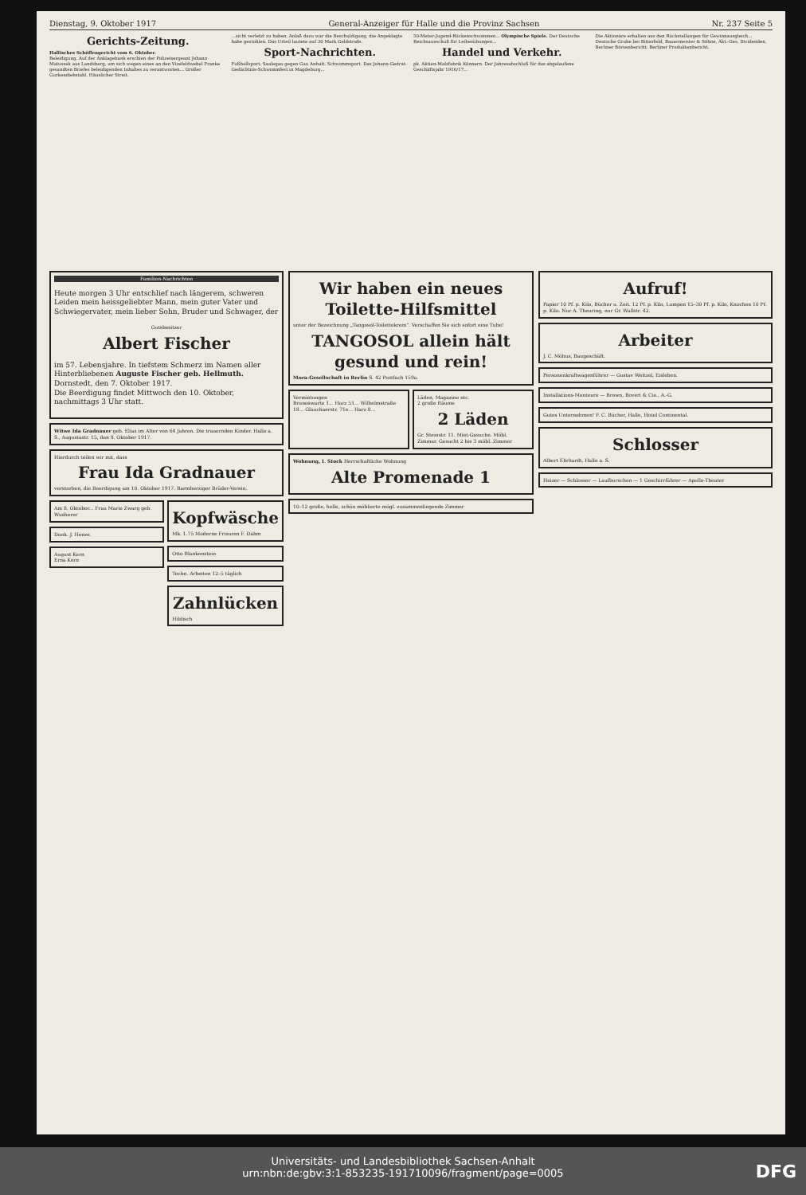Dienstag, 9. Oktober 1917 General-Anzeiger für Halle und die Provinz Sachsen Nr. 237 Seite 5
Gerichts-Zeitung.
Hallisches Schöffengericht vom 6. Oktober.
Beleidigung. Auf der Anklagebank erschien der Polizeisergeant Johann Matussek aus Landsberg, um sich wegen eines an den Vizefeldwebel Franke gesandten Briefes beleidigenden Inhaltes zu verantworten... Großer Gurkendiebstahl. Häuslicher Streit.
...sicht verletzt zu haben. Anlaß dazu war die Beschuldigung, die Angeklagte habe gestohlen. Das Urteil lautete auf 30 Mark Geldstrafe.
Sport-Nachrichten.
Fußballsport. Saalegau gegen Gau Anhalt. Schwimmsport. Das Johann-Gedrat-Gedächtnis-Schwimmfest in Magdeburg...
50-Meter-Jugend-Rückenschwimmen... Olympische Spiele. Der Deutsche Reichsausschuß für Leibesübungen...
Handel und Verkehr.
pk. Aktien-Malzfabrik Könnern. Der Jahresabschluß für das abgelaufene Geschäftsjahr 1916/17...
Die Aktionäre erhalten aus den Rückstellungen für Gewinnausgleich... Deutsche Grube bei Bitterfeld, Bauermeister & Söhne, Akt.-Ges. Dividenden. Berliner Börsenbericht. Berliner Produktenbericht.
Familien-Nachrichten
Heute morgen 3 Uhr entschlief nach längerem, schweren Leiden mein heissgeliebter Mann, mein guter Vater und Schwiegervater, mein lieber Sohn, Bruder und Schwager, der
Gutsbesitzer
Albert Fischer
im 57. Lebensjahre. In tiefstem Schmerz im Namen aller Hinterbliebenen Auguste Fischer geb. Hellmuth.
Dornstedt, den 7. Oktober 1917.
Die Beerdigung findet Mittwoch den 10. Oktober, nachmittags 3 Uhr statt.
Witwe Ida Gradnauer geb. Elias im Alter von 64 Jahren. Die trauernden Kinder. Halle a. S., Augustastr. 15, den 9. Oktober 1917.
Hierdurch teilen wir mit, dass
Frau Ida Gradnauer
verstorben, die Beerdigung am 10. Oktober 1917. Barmherziger Brüder-Verein.
Am 8. Oktober... Frau Marie Zwarg geb. Wusherer
Dank. J. Henze.
August Kern
Erna Kern
Kopfwäsche
Mk. 1.75 Moderne Frisuren F. Dahm
Otto Blankenstein
Techn. Arbeiten 12–5 täglich
Zahnlücken
Hildisch
Wir haben ein neues Toilette-Hilfsmittel
unter der Bezeichnung „Tangosol-Toilettekrem“. Verschaffen Sie sich sofort eine Tube!
TANGOSOL allein hält gesund und rein!
Mora-Gesellschaft in Berlin S. 42 Postfach 159a.
Vermietungen
Brunoswarte 1... Harz 51... Wilhelmstraße 18... Glauchaerstr. 71e... Harz 8...
Läden, Magazine etc.
2 große Räume
2 Läden
Gr. Steinstr. 11. Miet-Gesuche. Möbl. Zimmer. Gesucht 2 bis 3 möbl. Zimmer
Wohnung, I. Stock Herrschaftliche Wohnung
Alte Promenade 1
10–12 große, helle, schön möblierte mögl. zusammenliegende Zimmer
Aufruf!
Papier 10 Pf. p. Kilo, Bücher u. Zeit. 12 Pf. p. Kilo, Lumpen 15–30 Pf. p. Kilo, Knochen 10 Pf. p. Kilo. Nur A. Theuring, nur Gr. Wallstr. 42.
Arbeiter
J. C. Möbus, Baugeschäft.
Personenkraftwagenführer — Gustav Weitzel, Eisleben.
Installations-Monteure — Brown, Boveri & Cie., A.-G.
Gutes Unternehmen! F. C. Bücher, Halle, Hotel Continental.
Schlosser
Albert Ehrhardt, Halle a. S.
Heizer — Schlosser — Laufburschen — 1 Geschirrführer — Apollo-Theater
Universitäts- und Landesbibliothek Sachsen-Anhalt
urn:nbn:de:gbv:3:1-853235-191710096/fragment/page=0005
DFG